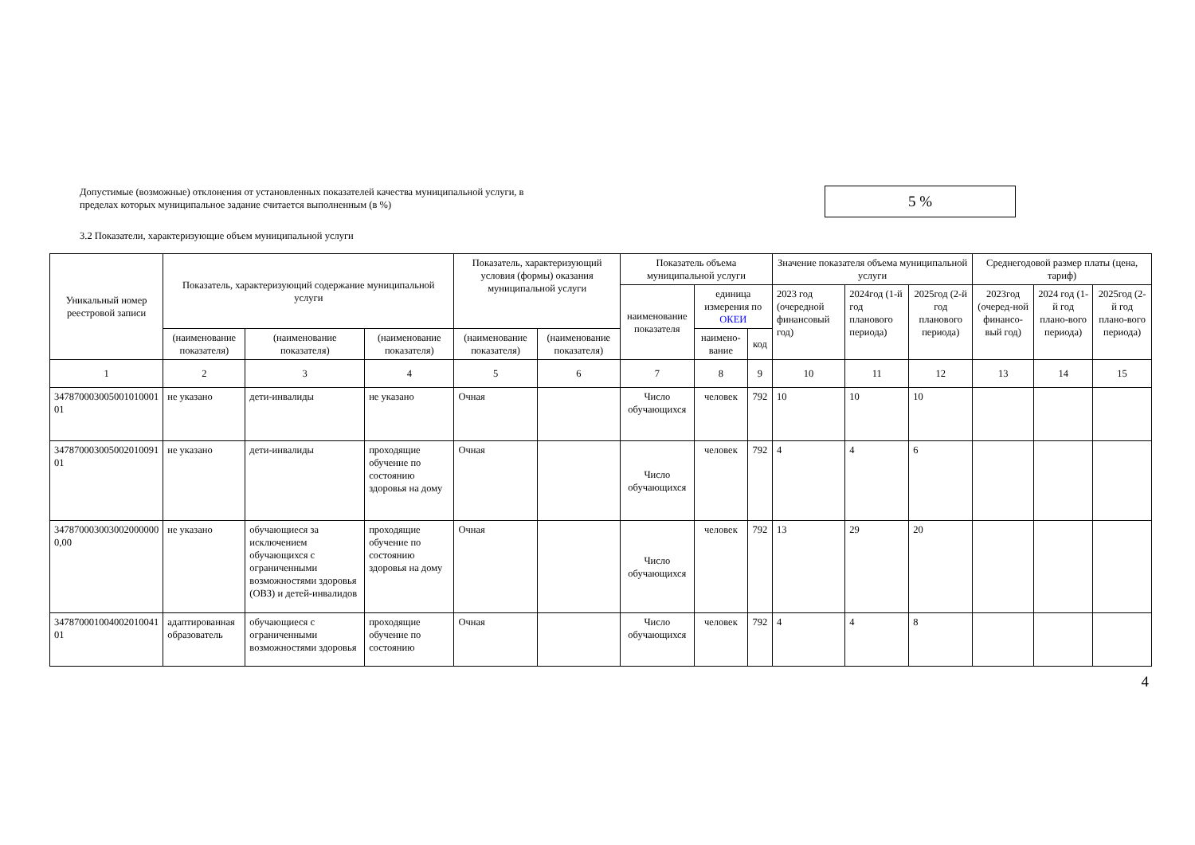Допустимые (возможные) отклонения от установленных показателей качества муниципальной услуги, в пределах которых муниципальное задание считается выполненным (в %)
5 %
3.2 Показатели, характеризующие объем муниципальной услуги
| Уникальный номер реестровой записи | Показатель, характеризующий содержание муниципальной услуги | | | Показатель, характеризующий условия (формы) оказания муниципальной услуги | | Показатель объема муниципальной услуги | | | Значение показателя объема муниципальной услуги | | | Среднегодовой размер платы (цена, тариф) | | |
| --- | --- | --- | --- | --- | --- | --- | --- | --- | --- | --- | --- | --- | --- | --- |
| | | | | | | наименование показателя | единица измерения по ОКЕИ | | 2023 год (очередной финансовый год) | 2024год (1-й год планового периода) | 2025год (2-й год планового периода) | 2023год (очеред-ной финансо-вый год) | 2024 год (1-й год плано-вого периода) | 2025год (2-й год плано-вого периода) |
| | (наименование показателя) | (наименование показателя) | (наименование показателя) | (наименование показателя) | (наименование показателя) | | наимено-вание | код | | | | | | |
| 1 | 2 | 3 | 4 | 5 | 6 | 7 | 8 | 9 | 10 | 11 | 12 | 13 | 14 | 15 |
| 347870003005001010001 01 | не указано | дети-инвалиды | не указано | Очная | | Число обучающихся | человек | 792 | 10 | 10 | 10 | | | |
| 347870003005002010091 01 | не указано | дети-инвалиды | проходящие обучение по состоянию здоровья на дому | Очная | | Число обучающихся | человек | 792 | 4 | 4 | 6 | | | |
| 347870003003002000000 0,00 | не указано | обучающиеся за исключением обучающихся с ограниченными возможностями здоровья (ОВЗ) и детей-инвалидов | проходящие обучение по состоянию здоровья на дому | Очная | | Число обучающихся | человек | 792 | 13 | 29 | 20 | | | |
| 347870001004002010041 01 | адаптированная образователь | обучающиеся с ограниченными возможностями здоровья | проходящие обучение по состоянию | Очная | | Число обучающихся | человек | 792 | 4 | 4 | 8 | | | |
4